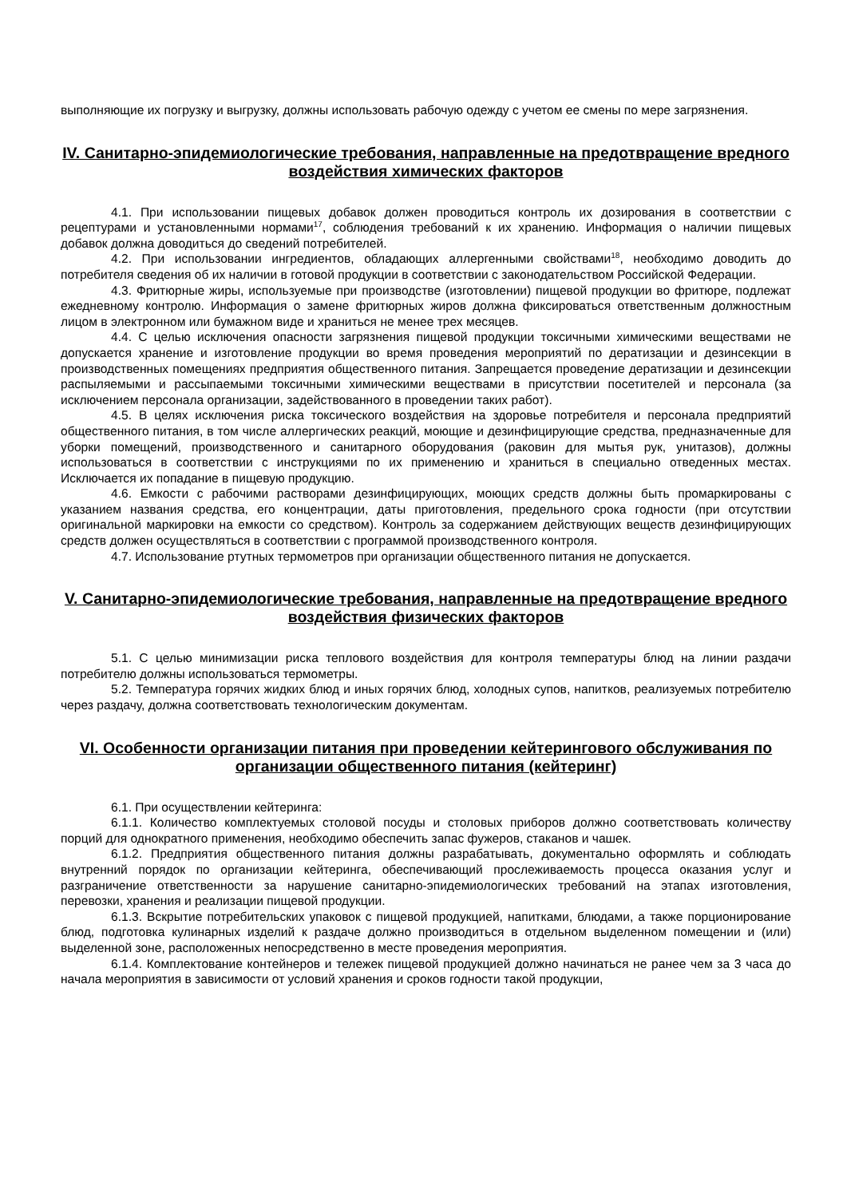выполняющие их погрузку и выгрузку, должны использовать рабочую одежду с учетом ее смены по мере загрязнения.
IV. Санитарно-эпидемиологические требования, направленные на предотвращение вредного воздействия химических факторов
4.1. При использовании пищевых добавок должен проводиться контроль их дозирования в соответствии с рецептурами и установленными нормами<sup>17</sup>, соблюдения требований к их хранению. Информация о наличии пищевых добавок должна доводиться до сведений потребителей.
4.2. При использовании ингредиентов, обладающих аллергенными свойствами<sup>18</sup>, необходимо доводить до потребителя сведения об их наличии в готовой продукции в соответствии с законодательством Российской Федерации.
4.3. Фритюрные жиры, используемые при производстве (изготовлении) пищевой продукции во фритюре, подлежат ежедневному контролю. Информация о замене фритюрных жиров должна фиксироваться ответственным должностным лицом в электронном или бумажном виде и храниться не менее трех месяцев.
4.4. С целью исключения опасности загрязнения пищевой продукции токсичными химическими веществами не допускается хранение и изготовление продукции во время проведения мероприятий по дератизации и дезинсекции в производственных помещениях предприятия общественного питания. Запрещается проведение дератизации и дезинсекции распыляемыми и рассыпаемыми токсичными химическими веществами в присутствии посетителей и персонала (за исключением персонала организации, задействованного в проведении таких работ).
4.5. В целях исключения риска токсического воздействия на здоровье потребителя и персонала предприятий общественного питания, в том числе аллергических реакций, моющие и дезинфицирующие средства, предназначенные для уборки помещений, производственного и санитарного оборудования (раковин для мытья рук, унитазов), должны использоваться в соответствии с инструкциями по их применению и храниться в специально отведенных местах. Исключается их попадание в пищевую продукцию.
4.6. Емкости с рабочими растворами дезинфицирующих, моющих средств должны быть промаркированы с указанием названия средства, его концентрации, даты приготовления, предельного срока годности (при отсутствии оригинальной маркировки на емкости со средством). Контроль за содержанием действующих веществ дезинфицирующих средств должен осуществляться в соответствии с программой производственного контроля.
4.7. Использование ртутных термометров при организации общественного питания не допускается.
V. Санитарно-эпидемиологические требования, направленные на предотвращение вредного воздействия физических факторов
5.1. С целью минимизации риска теплового воздействия для контроля температуры блюд на линии раздачи потребителю должны использоваться термометры.
5.2. Температура горячих жидких блюд и иных горячих блюд, холодных супов, напитков, реализуемых потребителю через раздачу, должна соответствовать технологическим документам.
VI. Особенности организации питания при проведении кейтерингового обслуживания по организации общественного питания (кейтеринг)
6.1. При осуществлении кейтеринга:
6.1.1. Количество комплектуемых столовой посуды и столовых приборов должно соответствовать количеству порций для однократного применения, необходимо обеспечить запас фужеров, стаканов и чашек.
6.1.2. Предприятия общественного питания должны разрабатывать, документально оформлять и соблюдать внутренний порядок по организации кейтеринга, обеспечивающий прослеживаемость процесса оказания услуг и разграничение ответственности за нарушение санитарно-эпидемиологических требований на этапах изготовления, перевозки, хранения и реализации пищевой продукции.
6.1.3. Вскрытие потребительских упаковок с пищевой продукцией, напитками, блюдами, а также порционирование блюд, подготовка кулинарных изделий к раздаче должно производиться в отдельном выделенном помещении и (или) выделенной зоне, расположенных непосредственно в месте проведения мероприятия.
6.1.4. Комплектование контейнеров и тележек пищевой продукцией должно начинаться не ранее чем за 3 часа до начала мероприятия в зависимости от условий хранения и сроков годности такой продукции,